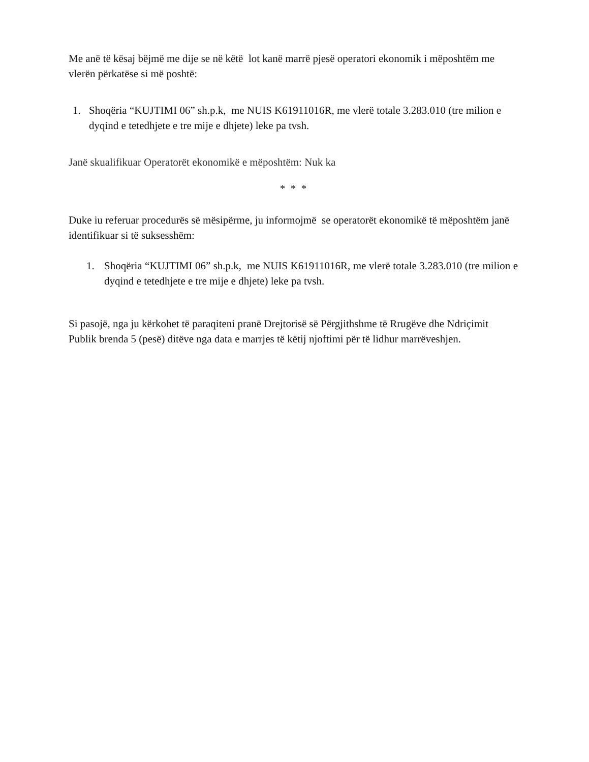Me anë të kësaj bëjmë me dije se në këtë lot kanë marrë pjesë operatori ekonomik i mëposhtëm me vlerën përkatëse si më poshtë:
1. Shoqëria “KUJTIMI 06” sh.p.k, me NUIS K61911016R, me vlerë totale 3.283.010 (tre milion e dyqind e tetedhjete e tre mije e dhjete) leke pa tvsh.
Janë skualifikuar Operatorët ekonomikë e mëposhtëm: Nuk ka
* * *
Duke iu referuar procedurës së mësipërme, ju informojmë se operatorët ekonomikë të mëposhtëm janë identifikuar si të suksesshëm:
1. Shoqëria “KUJTIMI 06” sh.p.k, me NUIS K61911016R, me vlerë totale 3.283.010 (tre milion e dyqind e tetedhjete e tre mije e dhjete) leke pa tvsh.
Si pasojë, nga ju kërkohet të paraqiteni pranë Drejtorisë së Përgjithshme të Rrugëve dhe Ndriçimit Publik brenda 5 (pesë) ditëve nga data e marrjes të këtij njoftimi për të lidhur marrëveshjen.